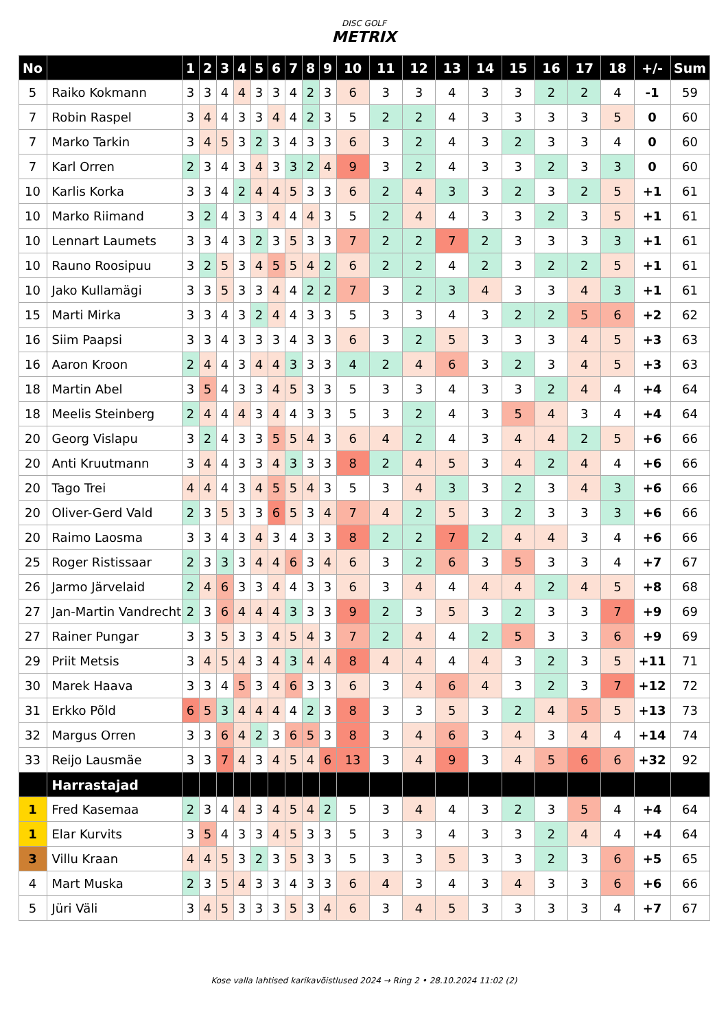DISC GOLF
METRIX
| No | | 1 | 2 | 3 | 4 | 5 | 6 | 7 | 8 | 9 | 10 | 11 | 12 | 13 | 14 | 15 | 16 | 17 | 18 | +/- | Sum |
| --- | --- | --- | --- | --- | --- | --- | --- | --- | --- | --- | --- | --- | --- | --- | --- | --- | --- | --- | --- | --- | --- |
| 5 | Raiko Kokmann | 3 | 3 | 4 | 4 | 3 | 3 | 4 | 2 | 3 | 6 | 3 | 3 | 4 | 3 | 3 | 2 | 2 | 4 | -1 | 59 |
| 7 | Robin Raspel | 3 | 4 | 4 | 3 | 3 | 4 | 4 | 2 | 3 | 5 | 2 | 2 | 4 | 3 | 3 | 3 | 3 | 5 | 0 | 60 |
| 7 | Marko Tarkin | 3 | 4 | 5 | 3 | 2 | 3 | 4 | 3 | 3 | 6 | 3 | 2 | 4 | 3 | 2 | 3 | 3 | 4 | 0 | 60 |
| 7 | Karl Orren | 2 | 3 | 4 | 3 | 4 | 3 | 3 | 2 | 4 | 9 | 3 | 2 | 4 | 3 | 3 | 2 | 3 | 3 | 0 | 60 |
| 10 | Karlis Korka | 3 | 3 | 4 | 2 | 4 | 4 | 5 | 3 | 3 | 6 | 2 | 4 | 3 | 3 | 2 | 3 | 2 | 5 | +1 | 61 |
| 10 | Marko Riimand | 3 | 2 | 4 | 3 | 3 | 4 | 4 | 4 | 3 | 5 | 2 | 4 | 4 | 3 | 3 | 2 | 3 | 5 | +1 | 61 |
| 10 | Lennart Laumets | 3 | 3 | 4 | 3 | 2 | 3 | 5 | 3 | 3 | 7 | 2 | 2 | 7 | 2 | 3 | 3 | 3 | 3 | +1 | 61 |
| 10 | Rauno Roosipuu | 3 | 2 | 5 | 3 | 4 | 5 | 5 | 4 | 2 | 6 | 2 | 2 | 4 | 2 | 3 | 2 | 2 | 5 | +1 | 61 |
| 10 | Jako Kullamägi | 3 | 3 | 5 | 3 | 3 | 4 | 4 | 2 | 2 | 7 | 3 | 2 | 3 | 4 | 3 | 3 | 4 | 3 | +1 | 61 |
| 15 | Marti Mirka | 3 | 3 | 4 | 3 | 2 | 4 | 4 | 3 | 3 | 5 | 3 | 3 | 4 | 3 | 2 | 2 | 5 | 6 | +2 | 62 |
| 16 | Siim Paapsi | 3 | 3 | 4 | 3 | 3 | 3 | 4 | 3 | 3 | 6 | 3 | 2 | 5 | 3 | 3 | 3 | 4 | 5 | +3 | 63 |
| 16 | Aaron Kroon | 2 | 4 | 4 | 3 | 4 | 4 | 3 | 3 | 3 | 4 | 2 | 4 | 6 | 3 | 2 | 3 | 4 | 5 | +3 | 63 |
| 18 | Martin Abel | 3 | 5 | 4 | 3 | 3 | 4 | 5 | 3 | 3 | 5 | 3 | 3 | 4 | 3 | 3 | 2 | 4 | 4 | +4 | 64 |
| 18 | Meelis Steinberg | 2 | 4 | 4 | 4 | 3 | 4 | 4 | 3 | 3 | 5 | 3 | 2 | 4 | 3 | 5 | 4 | 3 | 4 | +4 | 64 |
| 20 | Georg Vislapu | 3 | 2 | 4 | 3 | 3 | 5 | 5 | 4 | 3 | 6 | 4 | 2 | 4 | 3 | 4 | 4 | 2 | 5 | +6 | 66 |
| 20 | Anti Kruutmann | 3 | 4 | 4 | 3 | 3 | 4 | 3 | 3 | 3 | 8 | 2 | 4 | 5 | 3 | 4 | 2 | 4 | 4 | +6 | 66 |
| 20 | Tago Trei | 4 | 4 | 4 | 3 | 4 | 5 | 5 | 4 | 3 | 5 | 3 | 4 | 3 | 3 | 2 | 3 | 4 | 3 | +6 | 66 |
| 20 | Oliver-Gerd Vald | 2 | 3 | 5 | 3 | 3 | 6 | 5 | 3 | 4 | 7 | 4 | 2 | 5 | 3 | 2 | 3 | 3 | 3 | +6 | 66 |
| 20 | Raimo Laosma | 3 | 3 | 4 | 3 | 4 | 3 | 4 | 3 | 3 | 8 | 2 | 2 | 7 | 2 | 4 | 4 | 3 | 4 | +6 | 66 |
| 25 | Roger Ristissaar | 2 | 3 | 3 | 3 | 4 | 4 | 6 | 3 | 4 | 6 | 3 | 2 | 6 | 3 | 5 | 3 | 3 | 4 | +7 | 67 |
| 26 | Jarmo Järvelaid | 2 | 4 | 6 | 3 | 3 | 4 | 4 | 3 | 3 | 6 | 3 | 4 | 4 | 4 | 4 | 2 | 4 | 5 | +8 | 68 |
| 27 | Jan-Martin Vandrecht | 2 | 3 | 6 | 4 | 4 | 4 | 3 | 3 | 3 | 9 | 2 | 3 | 5 | 3 | 2 | 3 | 3 | 7 | +9 | 69 |
| 27 | Rainer Pungar | 3 | 3 | 5 | 3 | 3 | 4 | 5 | 4 | 3 | 7 | 2 | 4 | 4 | 2 | 5 | 3 | 3 | 6 | +9 | 69 |
| 29 | Priit Metsis | 3 | 4 | 5 | 4 | 3 | 4 | 3 | 4 | 4 | 8 | 4 | 4 | 4 | 4 | 3 | 2 | 3 | 5 | +11 | 71 |
| 30 | Marek Haava | 3 | 3 | 4 | 5 | 3 | 4 | 6 | 3 | 3 | 6 | 3 | 4 | 6 | 4 | 3 | 2 | 3 | 7 | +12 | 72 |
| 31 | Erkko Põld | 6 | 5 | 3 | 4 | 4 | 4 | 4 | 2 | 3 | 8 | 3 | 3 | 5 | 3 | 2 | 4 | 5 | 5 | +13 | 73 |
| 32 | Margus Orren | 3 | 3 | 6 | 4 | 2 | 3 | 6 | 5 | 3 | 8 | 3 | 4 | 6 | 3 | 4 | 3 | 4 | 4 | +14 | 74 |
| 33 | Reijo Lausmäe | 3 | 3 | 7 | 4 | 3 | 4 | 5 | 4 | 6 | 13 | 3 | 4 | 9 | 3 | 4 | 5 | 6 | 6 | +32 | 92 |
| | Harrastajad | | | | | | | | | | | | | | | | | | | | |
| 1 | Fred Kasemaa | 2 | 3 | 4 | 4 | 3 | 4 | 5 | 4 | 2 | 5 | 3 | 4 | 4 | 3 | 2 | 3 | 5 | 4 | +4 | 64 |
| 1 | Elar Kurvits | 3 | 5 | 4 | 3 | 3 | 4 | 5 | 3 | 3 | 5 | 3 | 3 | 4 | 3 | 3 | 2 | 4 | 4 | +4 | 64 |
| 3 | Villu Kraan | 4 | 4 | 5 | 3 | 2 | 3 | 5 | 3 | 3 | 5 | 3 | 3 | 5 | 3 | 3 | 2 | 3 | 6 | +5 | 65 |
| 4 | Mart Muska | 2 | 3 | 5 | 4 | 3 | 3 | 4 | 3 | 3 | 6 | 4 | 3 | 4 | 3 | 4 | 3 | 3 | 6 | +6 | 66 |
| 5 | Jüri Väli | 3 | 4 | 5 | 3 | 3 | 3 | 5 | 3 | 4 | 6 | 3 | 4 | 5 | 3 | 3 | 3 | 3 | 4 | +7 | 67 |
Kose valla lahtised karikavõistlused 2024 → Ring 2 • 28.10.2024 11:02 (2)